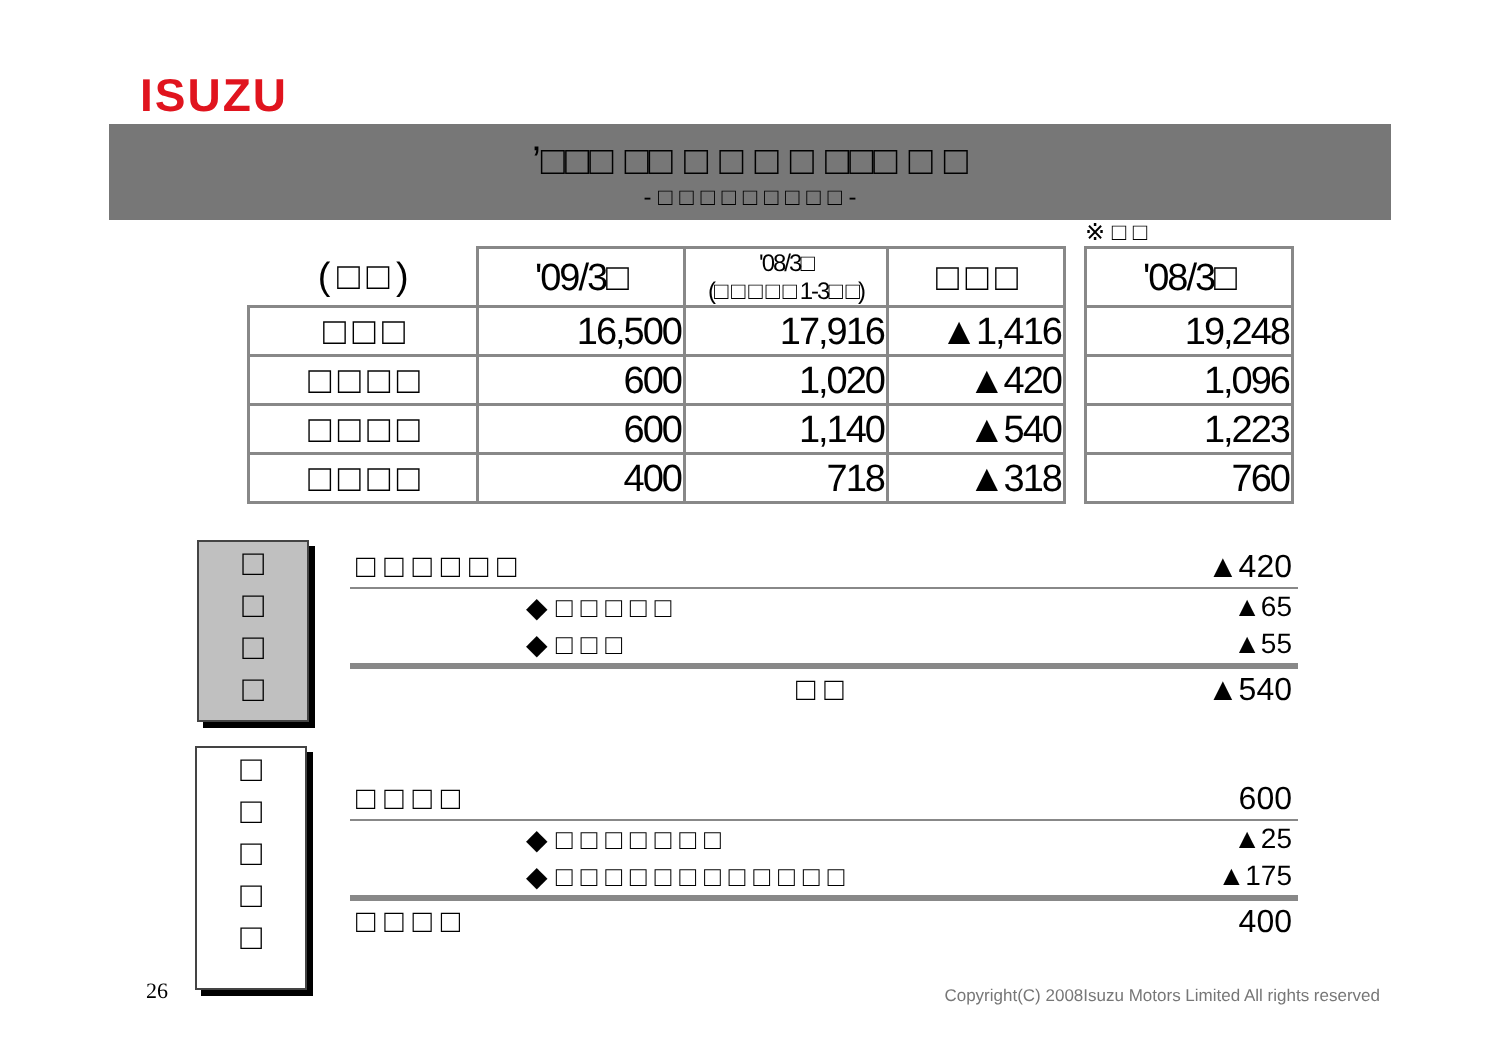ISUZU
’□□□ □□ □ □ □ □ □□□ □ □
- □ □ □ □ □ □ □ □ □ -
※ □ □
| ( □ □ ) | '09/3□ | '08/3□ (□ □ □ □ □ 1-3□ □) | □ □ □ | | '08/3□ |
| □ □ □ | 16,500 | 17,916 | ▲1,416 | | 19,248 |
| □ □ □ □ | 600 | 1,020 | ▲420 | | 1,096 |
| □ □ □ □ | 600 | 1,140 | ▲540 | | 1,223 |
| □ □ □ □ | 400 | 718 | ▲318 | | 760 |
□
□
□
□
□ □ □ □ □ □ ▲420
◆ □ □ □ □ □ ▲65
◆ □ □ □ ▲55
□ □ ▲540
□
□
□
□
□
□ □ □ □ 600
◆ □ □ □ □ □ □ □ ▲25
◆ □ □ □ □ □ □ □ □ □ □ □ □ ▲175
□ □ □ □ 400
26
Copyright(C) 2008Isuzu Motors Limited All rights reserved